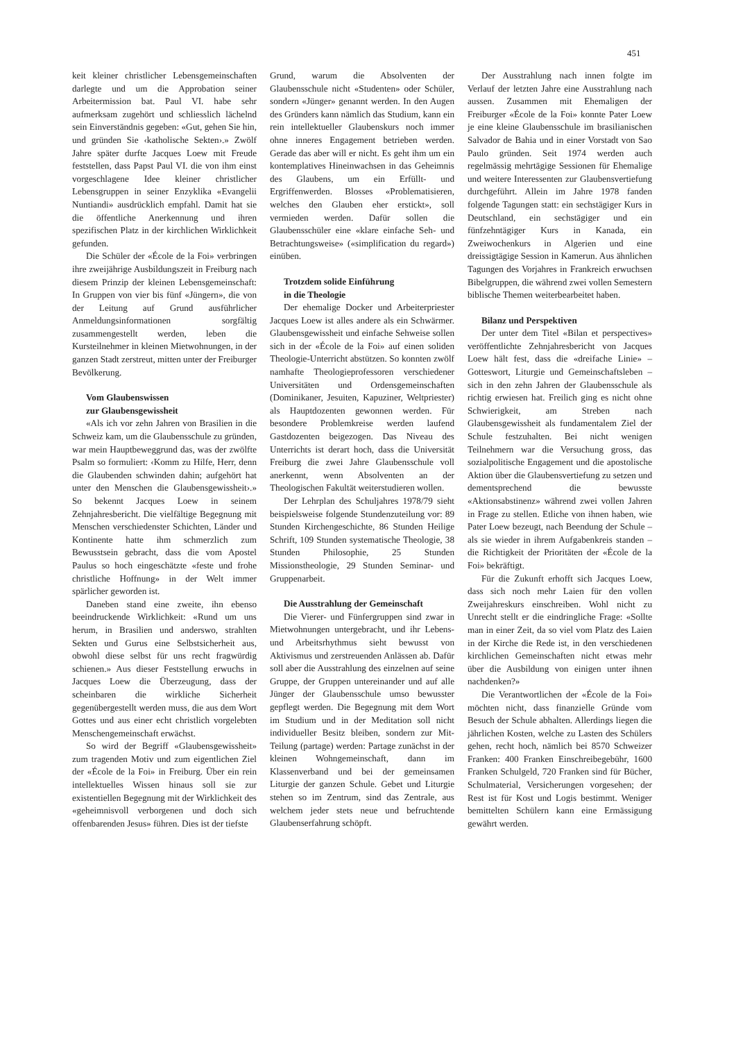451
keit kleiner christlicher Lebensgemeinschaften darlegte und um die Approbation seiner Arbeitermission bat. Paul VI. habe sehr aufmerksam zugehört und schliesslich lächelnd sein Einverständnis gegeben: «Gut, gehen Sie hin, und gründen Sie ‹katholische Sekten›.» Zwölf Jahre später durfte Jacques Loew mit Freude feststellen, dass Papst Paul VI. die von ihm einst vorgeschlagene Idee kleiner christlicher Lebensgruppen in seiner Enzyklika «Evangelii Nuntiandi» ausdrücklich empfahl. Damit hat sie die öffentliche Anerkennung und ihren spezifischen Platz in der kirchlichen Wirklichkeit gefunden.
Die Schüler der «École de la Foi» verbringen ihre zweijährige Ausbildungszeit in Freiburg nach diesem Prinzip der kleinen Lebensgemeinschaft: In Gruppen von vier bis fünf «Jüngern», die von der Leitung auf Grund ausführlicher Anmeldungsinformationen sorgfältig zusammengestellt werden, leben die Kursteilnehmer in kleinen Mietwohnungen, in der ganzen Stadt zerstreut, mitten unter der Freiburger Bevölkerung.
Vom Glaubenswissen
zur Glaubensgewissheit
«Als ich vor zehn Jahren von Brasilien in die Schweiz kam, um die Glaubensschule zu gründen, war mein Hauptbeweggrund das, was der zwölfte Psalm so formuliert: ‹Komm zu Hilfe, Herr, denn die Glaubenden schwinden dahin; aufgehört hat unter den Menschen die Glaubensgewissheit›.» So bekennt Jacques Loew in seinem Zehnjahresbericht. Die vielfältige Begegnung mit Menschen verschiedenster Schichten, Länder und Kontinente hatte ihm schmerzlich zum Bewusstsein gebracht, dass die vom Apostel Paulus so hoch eingeschätzte «feste und frohe christliche Hoffnung» in der Welt immer spärlicher geworden ist.
Daneben stand eine zweite, ihn ebenso beeindruckende Wirklichkeit: «Rund um uns herum, in Brasilien und anderswo, strahlten Sekten und Gurus eine Selbstsicherheit aus, obwohl diese selbst für uns recht fragwürdig schienen.» Aus dieser Feststellung erwuchs in Jacques Loew die Überzeugung, dass der scheinbaren die wirkliche Sicherheit gegenübergestellt werden muss, die aus dem Wort Gottes und aus einer echt christlich vorgelebten Menschengemeinschaft erwächst.
So wird der Begriff «Glaubensgewissheit» zum tragenden Motiv und zum eigentlichen Ziel der «École de la Foi» in Freiburg. Über ein rein intellektuelles Wissen hinaus soll sie zur existentiellen Begegnung mit der Wirklichkeit des «geheimnisvoll verborgenen und doch sich offenbarenden Jesus» führen. Dies ist der tiefste
Grund, warum die Absolventen der Glaubensschule nicht «Studenten» oder Schüler, sondern «Jünger» genannt werden. In den Augen des Gründers kann nämlich das Studium, kann ein rein intellektueller Glaubenskurs noch immer ohne inneres Engagement betrieben werden. Gerade das aber will er nicht. Es geht ihm um ein kontemplatives Hineinwachsen in das Geheimnis des Glaubens, um ein Erfüllt- und Ergriffenwerden. Blosses «Problematisieren, welches den Glauben eher erstickt», soll vermieden werden. Dafür sollen die Glaubensschüler eine «klare einfache Seh- und Betrachtungsweise» («simplification du regard») einüben.
Trotzdem solide Einführung
in die Theologie
Der ehemalige Docker und Arbeiterpriester Jacques Loew ist alles andere als ein Schwärmer. Glaubensgewissheit und einfache Sehweise sollen sich in der «École de la Foi» auf einen soliden Theologie-Unterricht abstützen. So konnten zwölf namhafte Theologieprofessoren verschiedener Universitäten und Ordensgemeinschaften (Dominikaner, Jesuiten, Kapuziner, Weltpriester) als Hauptdozenten gewonnen werden. Für besondere Problemkreise werden laufend Gastdozenten beigezogen. Das Niveau des Unterrichts ist derart hoch, dass die Universität Freiburg die zwei Jahre Glaubensschule voll anerkennt, wenn Absolventen an der Theologischen Fakultät weiterstudieren wollen.
Der Lehrplan des Schuljahres 1978/79 sieht beispielsweise folgende Stundenzuteilung vor: 89 Stunden Kirchengeschichte, 86 Stunden Heilige Schrift, 109 Stunden systematische Theologie, 38 Stunden Philosophie, 25 Stunden Missionstheologie, 29 Stunden Seminar- und Gruppenarbeit.
Die Ausstrahlung der Gemeinschaft
Die Vierer- und Fünfergruppen sind zwar in Mietwohnungen untergebracht, und ihr Lebens- und Arbeitsrhythmus sieht bewusst von Aktivismus und zerstreuenden Anlässen ab. Dafür soll aber die Ausstrahlung des einzelnen auf seine Gruppe, der Gruppen untereinander und auf alle Jünger der Glaubensschule umso bewusster gepflegt werden. Die Begegnung mit dem Wort im Studium und in der Meditation soll nicht individueller Besitz bleiben, sondern zur Mit-Teilung (partage) werden: Partage zunächst in der kleinen Wohngemeinschaft, dann im Klassenverband und bei der gemeinsamen Liturgie der ganzen Schule. Gebet und Liturgie stehen so im Zentrum, sind das Zentrale, aus welchem jeder stets neue und befruchtende Glaubenserfahrung schöpft.
Der Ausstrahlung nach innen folgte im Verlauf der letzten Jahre eine Ausstrahlung nach aussen. Zusammen mit Ehemaligen der Freiburger «École de la Foi» konnte Pater Loew je eine kleine Glaubensschule im brasilianischen Salvador de Bahia und in einer Vorstadt von Sao Paulo gründen. Seit 1974 werden auch regelmässig mehrtägige Sessionen für Ehemalige und weitere Interessenten zur Glaubensvertiefung durchgeführt. Allein im Jahre 1978 fanden folgende Tagungen statt: ein sechstägiger Kurs in Deutschland, ein sechstägiger und ein fünfzehntägiger Kurs in Kanada, ein Zweiwochenkurs in Algerien und eine dreissigtägige Session in Kamerun. Aus ähnlichen Tagungen des Vorjahres in Frankreich erwuchsen Bibelgruppen, die während zwei vollen Semestern biblische Themen weiterbearbeitet haben.
Bilanz und Perspektiven
Der unter dem Titel «Bilan et perspectives» veröffentlichte Zehnjahresbericht von Jacques Loew hält fest, dass die «dreifache Linie» – Gotteswort, Liturgie und Gemeinschaftsleben – sich in den zehn Jahren der Glaubensschule als richtig erwiesen hat. Freilich ging es nicht ohne Schwierigkeit, am Streben nach Glaubensgewissheit als fundamentalem Ziel der Schule festzuhalten. Bei nicht wenigen Teilnehmern war die Versuchung gross, das sozialpolitische Engagement und die apostolische Aktion über die Glaubensvertiefung zu setzen und dementsprechend die bewusste «Aktionsabstinenz» während zwei vollen Jahren in Frage zu stellen. Etliche von ihnen haben, wie Pater Loew bezeugt, nach Beendung der Schule – als sie wieder in ihrem Aufgabenkreis standen – die Richtigkeit der Prioritäten der «École de la Foi» bekräftigt.
Für die Zukunft erhofft sich Jacques Loew, dass sich noch mehr Laien für den vollen Zweijahreskurs einschreiben. Wohl nicht zu Unrecht stellt er die eindringliche Frage: «Sollte man in einer Zeit, da so viel vom Platz des Laien in der Kirche die Rede ist, in den verschiedenen kirchlichen Gemeinschaften nicht etwas mehr über die Ausbildung von einigen unter ihnen nachdenken?»
Die Verantwortlichen der «École de la Foi» möchten nicht, dass finanzielle Gründe vom Besuch der Schule abhalten. Allerdings liegen die jährlichen Kosten, welche zu Lasten des Schülers gehen, recht hoch, nämlich bei 8570 Schweizer Franken: 400 Franken Einschreibegebühr, 1600 Franken Schulgeld, 720 Franken sind für Bücher, Schulmaterial, Versicherungen vorgesehen; der Rest ist für Kost und Logis bestimmt. Weniger bemittelten Schülern kann eine Ermässigung gewährt werden.